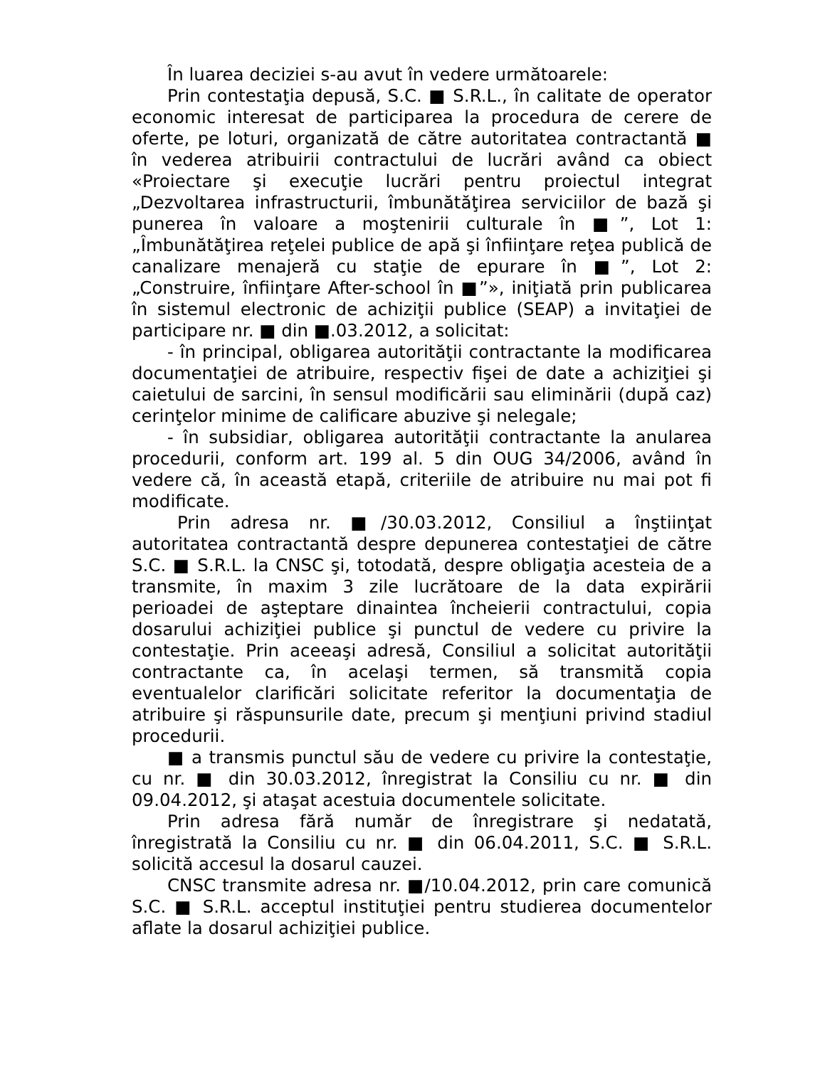În luarea deciziei s-au avut în vedere următoarele:
Prin contestaţia depusă, S.C. ■ S.R.L., în calitate de operator economic interesat de participarea la procedura de cerere de oferte, pe loturi, organizată de către autoritatea contractantă ■ în vederea atribuirii contractului de lucrări având ca obiect «Proiectare şi execuţie lucrări pentru proiectul integrat „Dezvoltarea infrastructurii, îmbunătăţirea serviciilor de bază şi punerea în valoare a moştenirii culturale în ■”, Lot 1: „Îmbunătăţirea reţelei publice de apă şi înfiinţare reţea publică de canalizare menajeră cu staţie de epurare în ■”, Lot 2: „Construire, înfiinţare After-school în ■”», iniţiată prin publicarea în sistemul electronic de achiziţii publice (SEAP) a invitaţiei de participare nr. ■ din ■.03.2012, a solicitat:
- în principal, obligarea autorităţii contractante la modificarea documentaţiei de atribuire, respectiv fişei de date a achiziţiei şi caietului de sarcini, în sensul modificării sau eliminării (după caz) cerinţelor minime de calificare abuzive şi nelegale;
- în subsidiar, obligarea autorităţii contractante la anularea procedurii, conform art. 199 al. 5 din OUG 34/2006, având în vedere că, în această etapă, criteriile de atribuire nu mai pot fi modificate.
Prin adresa nr. ■/30.03.2012, Consiliul a înştiinţat autoritatea contractantă despre depunerea contestaţiei de către S.C. ■ S.R.L. la CNSC şi, totodată, despre obligaţia acesteia de a transmite, în maxim 3 zile lucrătoare de la data expirării perioadei de aşteptare dinaintea încheierii contractului, copia dosarului achiziţiei publice şi punctul de vedere cu privire la contestaţie. Prin aceeaşi adresă, Consiliul a solicitat autorităţii contractante ca, în acelaşi termen, să transmită copia eventualelor clarificări solicitate referitor la documentaţia de atribuire şi răspunsurile date, precum şi menţiuni privind stadiul procedurii.
■ a transmis punctul său de vedere cu privire la contestaţie, cu nr. ■ din 30.03.2012, înregistrat la Consiliu cu nr. ■ din 09.04.2012, şi ataşat acestuia documentele solicitate.
Prin adresa fără număr de înregistrare şi nedatată, înregistrată la Consiliu cu nr. ■ din 06.04.2011, S.C. ■ S.R.L. solicită accesul la dosarul cauzei.
CNSC transmite adresa nr. ■/10.04.2012, prin care comunică S.C. ■ S.R.L. acceptul instituţiei pentru studierea documentelor aflate la dosarul achiziţiei publice.